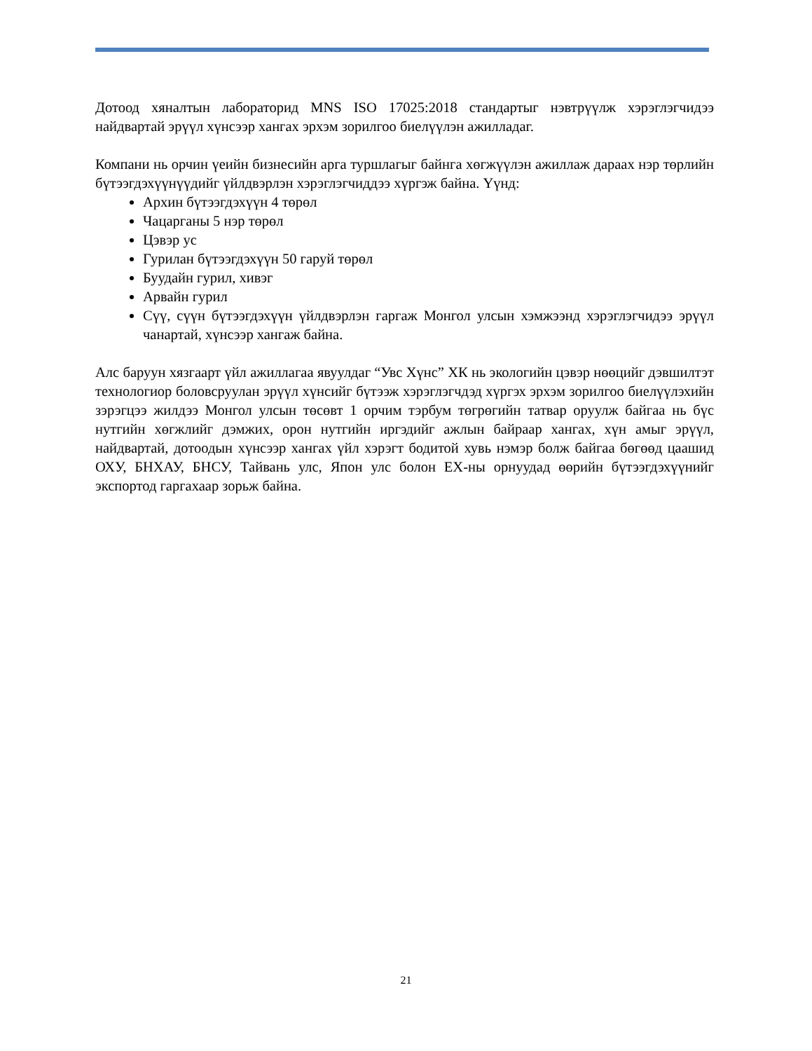Дотоод хяналтын лабораторид MNS ISO 17025:2018 стандартыг нэвтрүүлж хэрэглэгчидээ найдвартай эрүүл хүнсээр хангах эрхэм зорилгоо биелүүлэн ажилладаг.
Компани нь орчин үеийн бизнесийн арга туршлагыг байнга хөгжүүлэн ажиллаж дараах нэр төрлийн бүтээгдэхүүнүүдийг үйлдвэрлэн хэрэглэгчиддээ хүргэж байна. Үүнд:
Архин бүтээгдэхүүн 4 төрөл
Чацарганы 5 нэр төрөл
Цэвэр ус
Гурилан бүтээгдэхүүн 50 гаруй төрөл
Буудайн гурил, хивэг
Арвайн гурил
Сүү, сүүн бүтээгдэхүүн үйлдвэрлэн гаргаж Монгол улсын хэмжээнд хэрэглэгчидээ эрүүл чанартай, хүнсээр хангаж байна.
Алс баруун хязгаарт үйл ажиллагаа явуулдаг “Увс Хүнс” ХК нь экологийн цэвэр нөөцийг дэвшилтэт технологиор боловсруулан эрүүл хүнсийг бүтээж хэрэглэгчдэд хүргэх эрхэм зорилгоо биелүүлэхийн зэрэгцээ жилдээ Монгол улсын төсөвт 1 орчим тэрбум төгрөгийн татвар оруулж байгаа нь бүс нутгийн хөгжлийг дэмжих, орон нутгийн иргэдийг ажлын байраар хангах, хүн амыг эрүүл, найдвартай, дотоодын хүнсээр хангах үйл хэрэгт бодитой хувь нэмэр болж байгаа бөгөөд цаашид ОХУ, БНХАУ, БНСУ, Тайвань улс, Япон улс болон ЕХ-ны орнуудад өөрийн бүтээгдэхүүнийг экспортод гаргахаар зорьж байна.
21